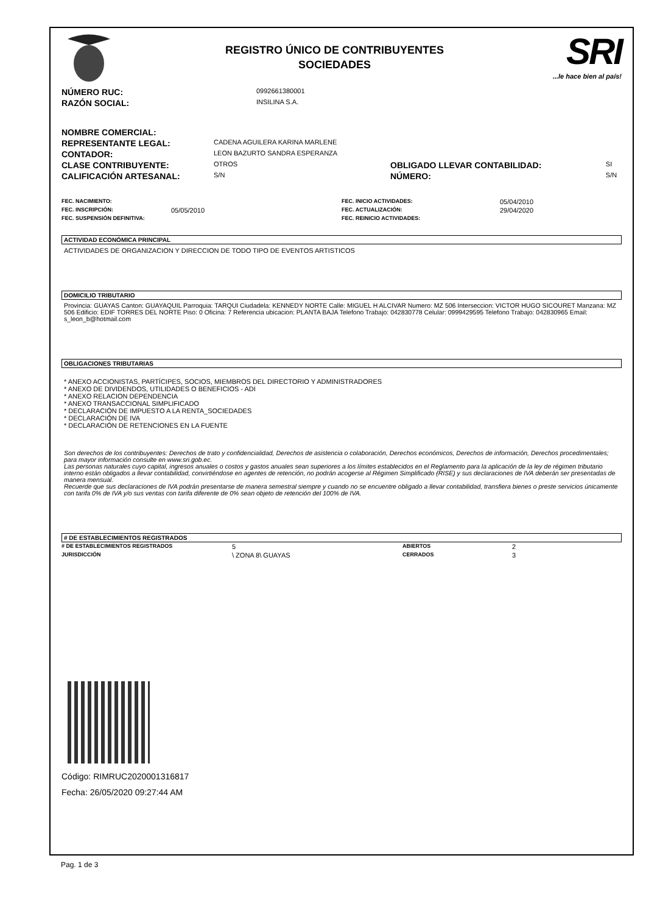REGISTRO ÚNICO DE CONTRIBUYENTES
SOCIEDADES
SRI...le hace bien al país!
| NÚMERO RUC: | 0992661380001 |
| RAZÓN SOCIAL: | INSILINA S.A. |
| NOMBRE COMERCIAL: | | | |
| REPRESENTANTE LEGAL: | CADENA AGUILERA KARINA MARLENE | | |
| CONTADOR: | LEON BAZURTO SANDRA ESPERANZA | | |
| CLASE CONTRIBUYENTE: | OTROS | OBLIGADO LLEVAR CONTABILIDAD: | SI |
| CALIFICACIÓN ARTESANAL: | S/N | NÚMERO: | S/N |
| FEC. NACIMIENTO: | | FEC. INICIO ACTIVIDADES: | 05/04/2010 |
| FEC. INSCRIPCIÓN: | 05/05/2010 | FEC. ACTUALIZACIÓN: | 29/04/2020 |
| FEC. SUSPENSIÓN DEFINITIVA: | | FEC. REINICIO ACTIVIDADES: | |
ACTIVIDAD ECONÓMICA PRINCIPAL
ACTIVIDADES DE ORGANIZACION Y DIRECCION DE TODO TIPO DE EVENTOS ARTISTICOS
DOMICILIO TRIBUTARIO
Provincia: GUAYAS Canton: GUAYAQUIL Parroquia: TARQUI Ciudadela: KENNEDY NORTE Calle: MIGUEL H ALCIVAR Numero: MZ 506 Interseccion: VICTOR HUGO SICOURET Manzana: MZ 506 Edificio: EDIF TORRES DEL NORTE Piso: 0 Oficina: 7 Referencia ubicacion: PLANTA BAJA Telefono Trabajo: 042830778 Celular: 0999429595 Telefono Trabajo: 042830965 Email: s_leon_b@hotmail.com
OBLIGACIONES TRIBUTARIAS
* ANEXO ACCIONISTAS, PARTÍCIPES, SOCIOS, MIEMBROS DEL DIRECTORIO Y ADMINISTRADORES
* ANEXO DE DIVIDENDOS, UTILIDADES O BENEFICIOS - ADI
* ANEXO RELACION DEPENDENCIA
* ANEXO TRANSACCIONAL SIMPLIFICADO
* DECLARACIÓN DE IMPUESTO A LA RENTA_SOCIEDADES
* DECLARACIÓN DE IVA
* DECLARACIÓN DE RETENCIONES EN LA FUENTE
Son derechos de los contribuyentes: Derechos de trato y confidencialidad, Derechos de asistencia o colaboración, Derechos económicos, Derechos de información, Derechos procedimentales; para mayor información consulte en www.sri.gob.ec.
Las personas naturales cuyo capital, ingresos anuales o costos y gastos anuales sean superiores a los límites establecidos en el Reglamento para la aplicación de la ley de régimen tributario interno están obligados a llevar contabilidad, convirtiéndose en agentes de retención, no podrán acogerse al Régimen Simplificado (RISE) y sus declaraciones de IVA deberán ser presentadas de manera mensual.
Recuerde que sus declaraciones de IVA podrán presentarse de manera semestral siempre y cuando no se encuentre obligado a llevar contabilidad, transfiera bienes o preste servicios únicamente con tarifa 0% de IVA y/o sus ventas con tarifa diferente de 0% sean objeto de retención del 100% de IVA.
# DE ESTABLECIMIENTOS REGISTRADOS
| # DE ESTABLECIMIENTOS REGISTRADOS | 5 | ABIERTOS | 2 |
| JURISDICCIÓN | \ ZONA 8\ GUAYAS | CERRADOS | 3 |
Código: RIMRUC2020001316817
Fecha: 26/05/2020 09:27:44 AM
Pag. 1 de 3